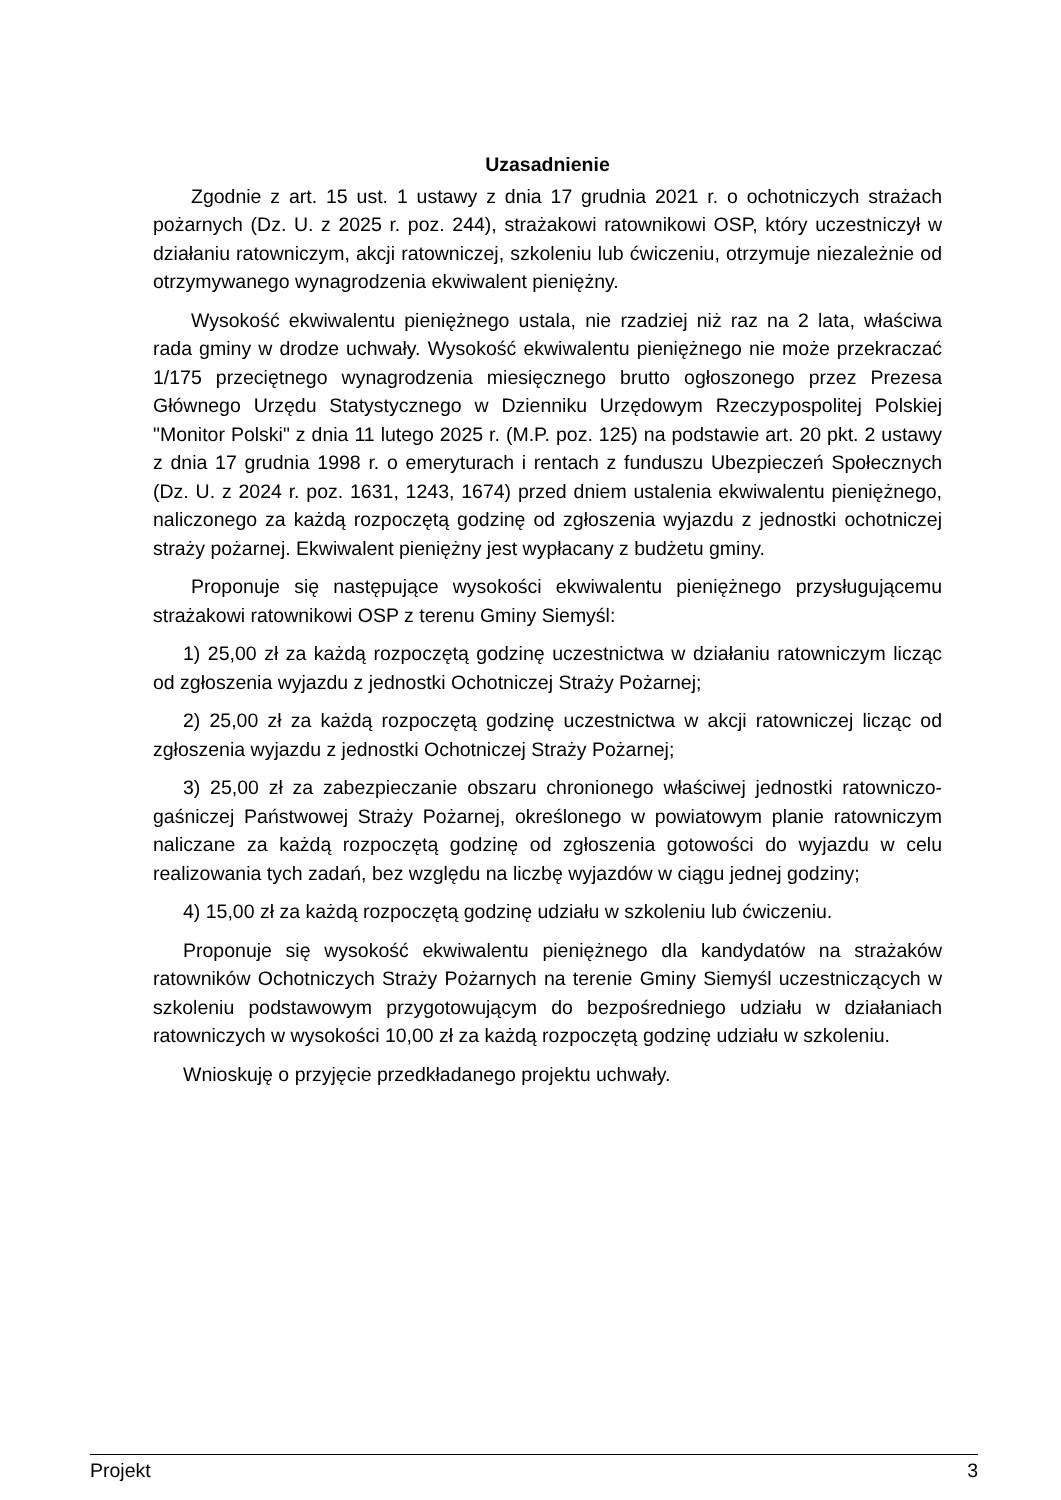Uzasadnienie
Zgodnie z art. 15 ust. 1 ustawy z dnia 17 grudnia 2021 r. o ochotniczych strażach pożarnych (Dz. U. z 2025 r. poz. 244), strażakowi ratownikowi OSP, który uczestniczył w działaniu ratowniczym, akcji ratowniczej, szkoleniu lub ćwiczeniu, otrzymuje niezależnie od otrzymywanego wynagrodzenia ekwiwalent pieniężny.
Wysokość ekwiwalentu pieniężnego ustala, nie rzadziej niż raz na 2 lata, właściwa rada gminy w drodze uchwały. Wysokość ekwiwalentu pieniężnego nie może przekraczać 1/175 przeciętnego wynagrodzenia miesięcznego brutto ogłoszonego przez Prezesa Głównego Urzędu Statystycznego w Dzienniku Urzędowym Rzeczypospolitej Polskiej "Monitor Polski" z dnia 11 lutego 2025 r. (M.P. poz. 125) na podstawie art. 20 pkt. 2 ustawy z dnia 17 grudnia 1998 r. o emeryturach i rentach z funduszu Ubezpieczeń Społecznych (Dz. U. z 2024 r. poz. 1631, 1243, 1674) przed dniem ustalenia ekwiwalentu pieniężnego, naliczonego za każdą rozpoczętą godzinę od zgłoszenia wyjazdu z jednostki ochotniczej straży pożarnej. Ekwiwalent pieniężny jest wypłacany z budżetu gminy.
Proponuje się następujące wysokości ekwiwalentu pieniężnego przysługującemu strażakowi ratownikowi OSP z terenu Gminy Siemyśl:
1) 25,00 zł za każdą rozpoczętą godzinę uczestnictwa w działaniu ratowniczym licząc od zgłoszenia wyjazdu z jednostki Ochotniczej Straży Pożarnej;
2) 25,00 zł za każdą rozpoczętą godzinę uczestnictwa w akcji ratowniczej licząc od zgłoszenia wyjazdu z jednostki Ochotniczej Straży Pożarnej;
3) 25,00 zł za zabezpieczanie obszaru chronionego właściwej jednostki ratowniczo-gaśniczej Państwowej Straży Pożarnej, określonego w powiatowym planie ratowniczym naliczane za każdą rozpoczętą godzinę od zgłoszenia gotowości do wyjazdu w celu realizowania tych zadań, bez względu na liczbę wyjazdów w ciągu jednej godziny;
4) 15,00 zł za każdą rozpoczętą godzinę udziału w szkoleniu lub ćwiczeniu.
Proponuje się wysokość ekwiwalentu pieniężnego dla kandydatów na strażaków ratowników Ochotniczych Straży Pożarnych na terenie Gminy Siemyśl uczestniczących w szkoleniu podstawowym przygotowującym do bezpośredniego udziału w działaniach ratowniczych w wysokości 10,00 zł za każdą rozpoczętą godzinę udziału w szkoleniu.
Wnioskuję o przyjęcie przedkładanego projektu uchwały.
Projekt 3